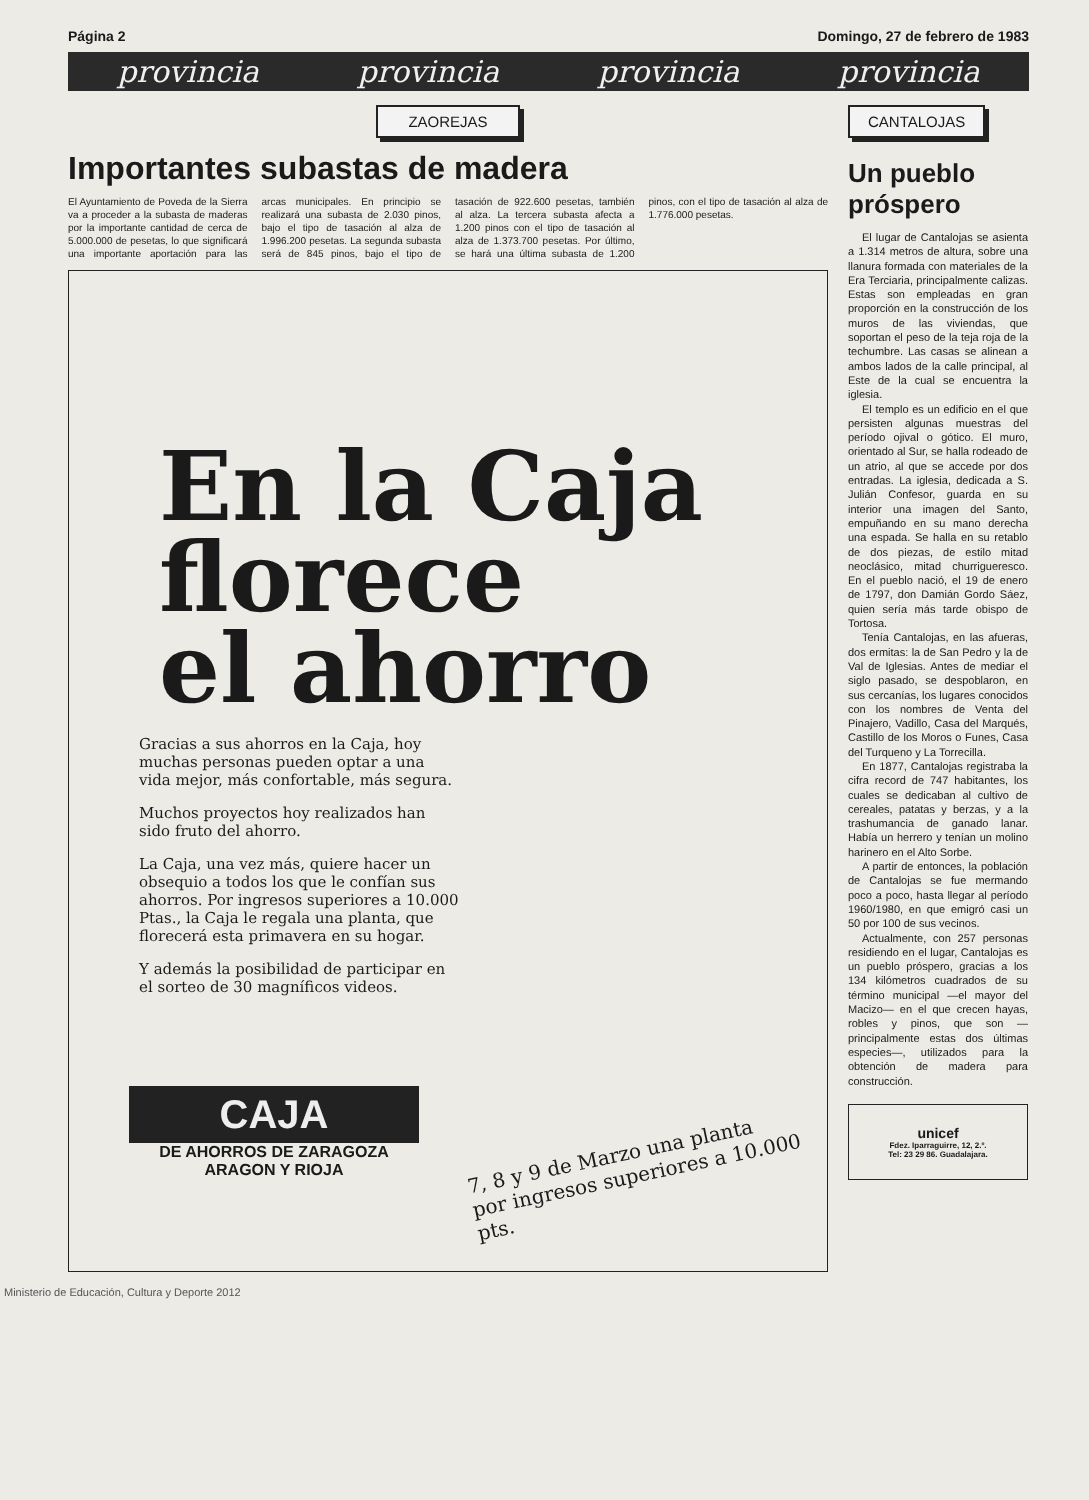Página 2 Domingo, 27 de febrero de 1983
provincia provincia provincia provincia
ZAOREJAS
Importantes subastas de madera
El Ayuntamiento de Poveda de la Sierra va a proceder a la subasta de maderas por la importante cantidad de cerca de 5.000.000 de pesetas, lo que significará una importante aportación para las arcas municipales. En principio se realizará una subasta de 2.030 pinos, bajo el tipo de tasación al alza de 1.996.200 pesetas. La segunda subasta será de 845 pinos, bajo el tipo de tasación de 922.600 pesetas, también al alza. La tercera subasta afecta a 1.200 pinos con el tipo de tasación al alza de 1.373.700 pesetas. Por último, se hará una última subasta de 1.200 pinos, con el tipo de tasación al alza de 1.776.000 pesetas.
En la Caja
florece
el ahorro
Gracias a sus ahorros en la Caja, hoy muchas personas pueden optar a una vida mejor, más confortable, más segura.
Muchos proyectos hoy realizados han sido fruto del ahorro.
La Caja, una vez más, quiere hacer un obsequio a todos los que le confían sus ahorros. Por ingresos superiores a 10.000 Ptas., la Caja le regala una planta, que florecerá esta primavera en su hogar.
Y además la posibilidad de participar en el sorteo de 30 magníficos videos.
CAJA
DE AHORROS DE ZARAGOZA
ARAGON Y RIOJA
7, 8 y 9 de Marzo una planta
por ingresos superiores a 10.000 pts.
CANTALOJAS
Un pueblo próspero
El lugar de Cantalojas se asienta a 1.314 metros de altura, sobre una llanura formada con materiales de la Era Terciaria, principalmente calizas. Estas son empleadas en gran proporción en la construcción de los muros de las viviendas, que soportan el peso de la teja roja de la techumbre. Las casas se alinean a ambos lados de la calle principal, al Este de la cual se encuentra la iglesia.
El templo es un edificio en el que persisten algunas muestras del período ojival o gótico. El muro, orientado al Sur, se halla rodeado de un atrio, al que se accede por dos entradas. La iglesia, dedicada a S. Julián Confesor, guarda en su interior una imagen del Santo, empuñando en su mano derecha una espada. Se halla en su retablo de dos piezas, de estilo mitad neoclásico, mitad churrigueresco. En el pueblo nació, el 19 de enero de 1797, don Damián Gordo Sáez, quien sería más tarde obispo de Tortosa.
Tenía Cantalojas, en las afueras, dos ermitas: la de San Pedro y la de Val de Iglesias. Antes de mediar el siglo pasado, se despoblaron, en sus cercanías, los lugares conocidos con los nombres de Venta del Pinajero, Vadillo, Casa del Marqués, Castillo de los Moros o Funes, Casa del Turqueno y La Torrecilla.
En 1877, Cantalojas registraba la cifra record de 747 habitantes, los cuales se dedicaban al cultivo de cereales, patatas y berzas, y a la trashumancia de ganado lanar. Había un herrero y tenían un molino harinero en el Alto Sorbe.
A partir de entonces, la población de Cantalojas se fue mermando poco a poco, hasta llegar al período 1960/1980, en que emigró casi un 50 por 100 de sus vecinos.
Actualmente, con 257 personas residiendo en el lugar, Cantalojas es un pueblo próspero, gracias a los 134 kilómetros cuadrados de su término municipal —el mayor del Macizo— en el que crecen hayas, robles y pinos, que son —principalmente estas dos últimas especies—, utilizados para la obtención de madera para construcción.
unicef
Fdez. Iparraguirre, 12, 2.º.
Tel: 23 29 86. Guadalajara.
Ministerio de Educación, Cultura y Deporte 2012